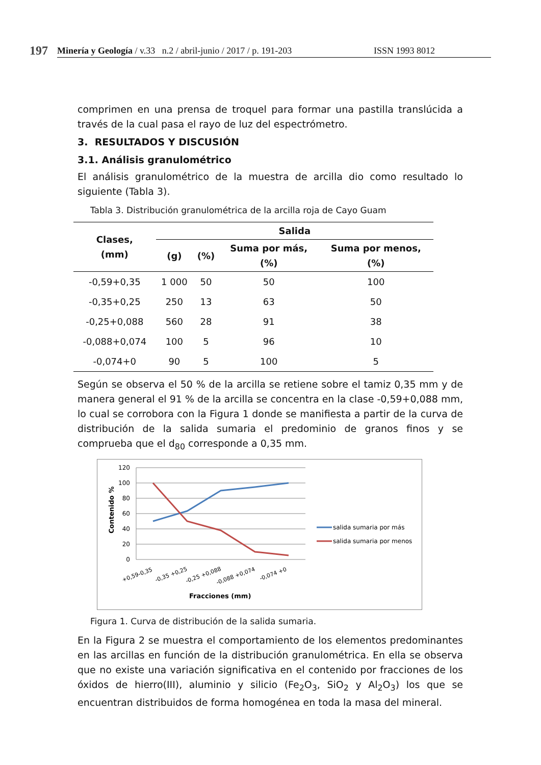197
Minería y Geología / v.33 n.2 / abril-junio / 2017 / p. 191-203 ISSN 1993 8012
comprimen en una prensa de troquel para formar una pastilla translúcida a través de la cual pasa el rayo de luz del espectrómetro.
3. RESULTADOS Y DISCUSIÓN
3.1. Análisis granulométrico
El análisis granulométrico de la muestra de arcilla dio como resultado lo siguiente (Tabla 3).
Tabla 3. Distribución granulométrica de la arcilla roja de Cayo Guam
| Clases, (mm) | Salida | | | |
| --- | --- | --- | --- | --- |
| | (g) | (%) | Suma por más, (%) | Suma por menos, (%) |
| -0,59+0,35 | 1 000 | 50 | 50 | 100 |
| -0,35+0,25 | 250 | 13 | 63 | 50 |
| -0,25+0,088 | 560 | 28 | 91 | 38 |
| -0,088+0,074 | 100 | 5 | 96 | 10 |
| -0,074+0 | 90 | 5 | 100 | 5 |
Según se observa el 50 % de la arcilla se retiene sobre el tamiz 0,35 mm y de manera general el 91 % de la arcilla se concentra en la clase -0,59+0,088 mm, lo cual se corrobora con la Figura 1 donde se manifiesta a partir de la curva de distribución de la salida sumaria el predominio de granos finos y se comprueba que el d<sub>80</sub> corresponde a 0,35 mm.
120
100
80
60
40
20
0
Contenido %
+0,59-0,35
-0,35 +0,25
-0,25 +0,088
-0,088 +0,074
-0,074 +0
Fracciones (mm)
salida sumaria por más
salida sumaria por menos
Figura 1. Curva de distribución de la salida sumaria.
En la Figura 2 se muestra el comportamiento de los elementos predominantes en las arcillas en función de la distribución granulométrica. En ella se observa que no existe una variación significativa en el contenido por fracciones de los óxidos de hierro(III), aluminio y silicio (Fe<sub>2</sub>O<sub>3</sub>, SiO<sub>2</sub> y Al<sub>2</sub>O<sub>3</sub>) los que se encuentran distribuidos de forma homogénea en toda la masa del mineral.